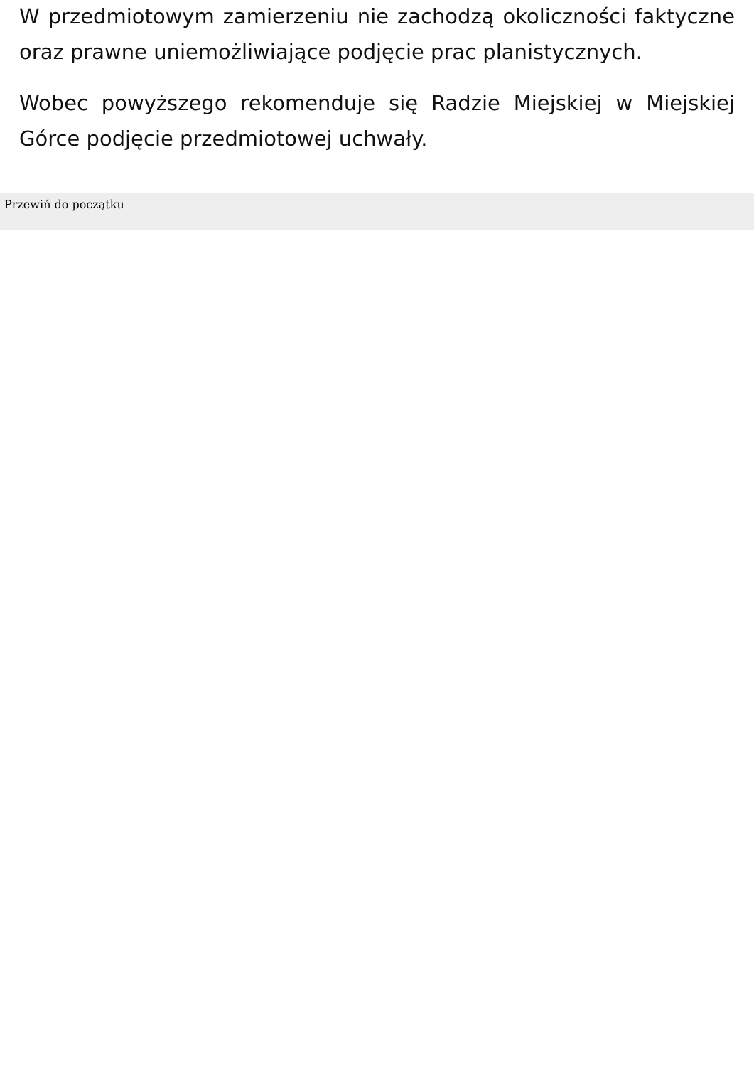W przedmiotowym zamierzeniu nie zachodzą okoliczności faktyczne oraz prawne uniemożliwiające podjęcie prac planistycznych.
Wobec powyższego rekomenduje się Radzie Miejskiej w Miejskiej Górce podjęcie przedmiotowej uchwały.
Przewiń do początku